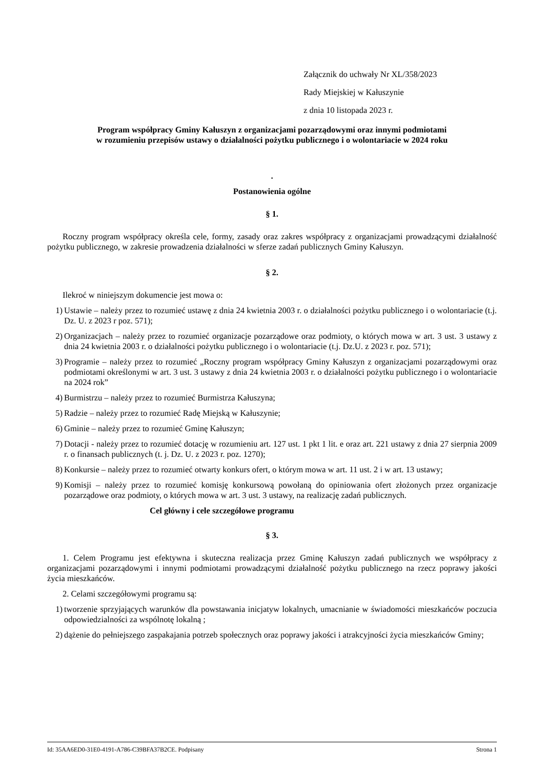Załącznik do uchwały Nr XL/358/2023
Rady Miejskiej w Kałuszynie
z dnia 10 listopada 2023 r.
Program współpracy Gminy Kałuszyn z organizacjami pozarządowymi oraz innymi podmiotami
w rozumieniu przepisów ustawy o działalności pożytku publicznego i o wolontariacie w 2024 roku
.
Postanowienia ogólne
§ 1.
Roczny program współpracy określa cele, formy, zasady oraz zakres współpracy z organizacjami prowadzącymi działalność pożytku publicznego, w zakresie prowadzenia działalności w sferze zadań publicznych Gminy Kałuszyn.
§ 2.
Ilekroć w niniejszym dokumencie jest mowa o:
1) Ustawie – należy przez to rozumieć ustawę z dnia 24 kwietnia 2003 r. o działalności pożytku publicznego i o wolontariacie (t.j. Dz. U. z 2023 r poz. 571);
2) Organizacjach – należy przez to rozumieć organizacje pozarządowe oraz podmioty, o których mowa w art. 3 ust. 3 ustawy z dnia 24 kwietnia 2003 r. o działalności pożytku publicznego i o wolontariacie (t.j. Dz.U. z 2023 r. poz. 571);
3) Programie – należy przez to rozumieć „Roczny program współpracy Gminy Kałuszyn z organizacjami pozarządowymi oraz podmiotami określonymi w art. 3 ust. 3 ustawy z dnia 24 kwietnia 2003 r. o działalności pożytku publicznego i o wolontariacie na 2024 rok”
4) Burmistrzu – należy przez to rozumieć Burmistrza Kałuszyna;
5) Radzie – należy przez to rozumieć Radę Miejską w Kałuszynie;
6) Gminie – należy przez to rozumieć Gminę Kałuszyn;
7) Dotacji - należy przez to rozumieć dotację w rozumieniu art. 127 ust. 1 pkt 1 lit. e oraz art. 221 ustawy z dnia 27 sierpnia 2009 r. o finansach publicznych (t. j. Dz. U. z 2023 r. poz. 1270);
8) Konkursie – należy przez to rozumieć otwarty konkurs ofert, o którym mowa w art. 11 ust. 2 i w art. 13 ustawy;
9) Komisji – należy przez to rozumieć komisję konkursową powołaną do opiniowania ofert złożonych przez organizacje pozarządowe oraz podmioty, o których mowa w art. 3 ust. 3 ustawy, na realizację zadań publicznych.
Cel główny i cele szczegółowe programu
§ 3.
1. Celem Programu jest efektywna i skuteczna realizacja przez Gminę Kałuszyn zadań publicznych we współpracy z organizacjami pozarządowymi i innymi podmiotami prowadzącymi działalność pożytku publicznego na rzecz poprawy jakości życia mieszkańców.
2. Celami szczegółowymi programu są:
1) tworzenie sprzyjających warunków dla powstawania inicjatyw lokalnych, umacnianie w świadomości mieszkańców poczucia odpowiedzialności za wspólnotę lokalną ;
2) dążenie do pełniejszego zaspakajania potrzeb społecznych oraz poprawy jakości i atrakcyjności życia mieszkańców Gminy;
Id: 35AA6ED0-31E0-4191-A786-C39BFA37B2CE. Podpisany Strona 1